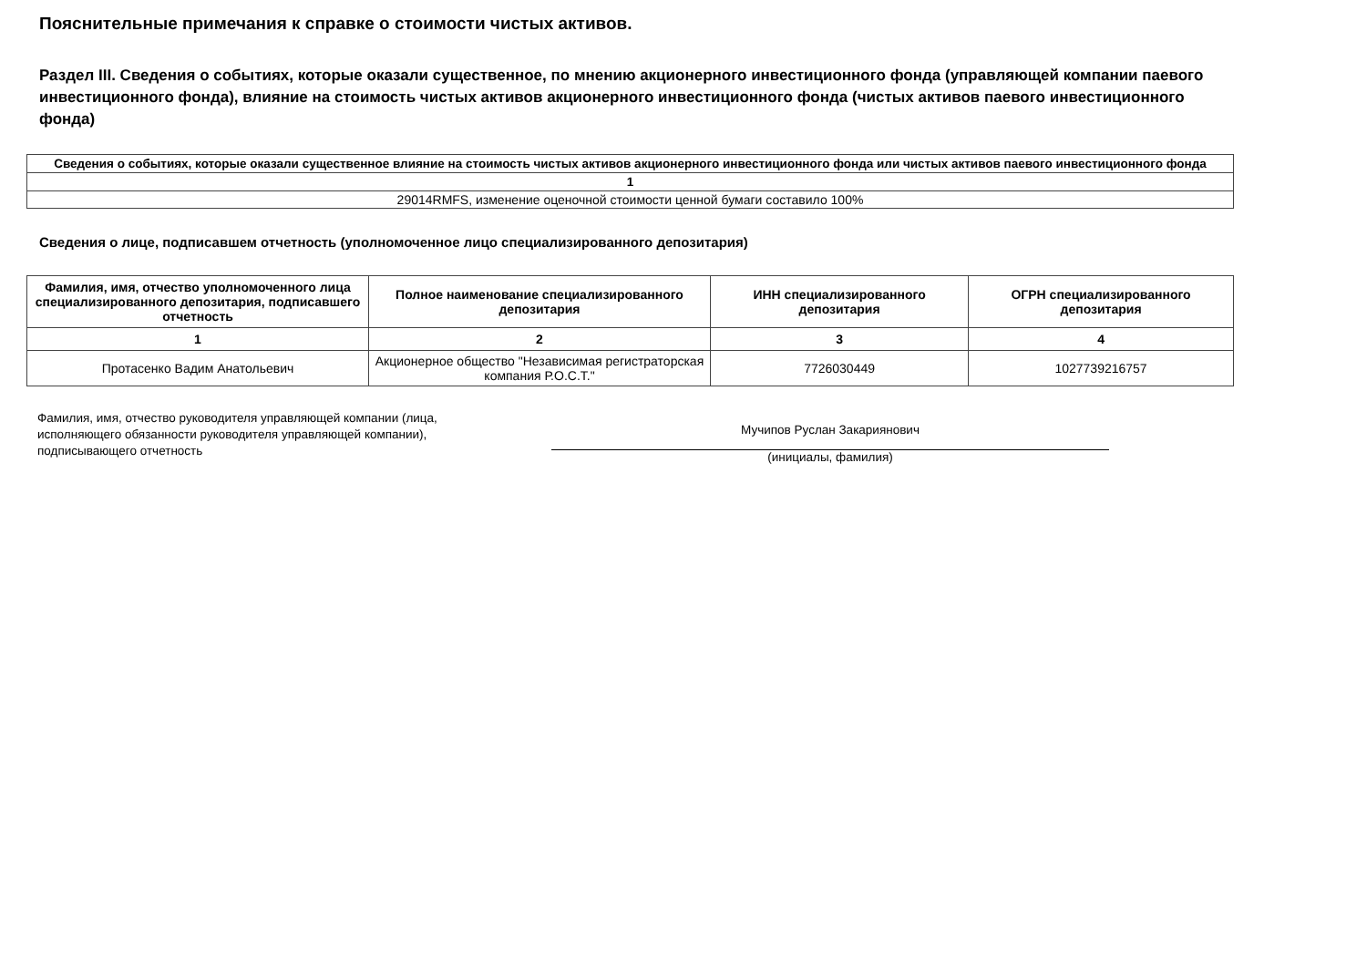Пояснительные примечания к справке о стоимости чистых активов.
Раздел III. Сведения о событиях, которые оказали существенное, по мнению акционерного инвестиционного фонда (управляющей компании паевого инвестиционного фонда), влияние на стоимость чистых активов акционерного инвестиционного фонда (чистых активов паевого инвестиционного фонда)
| Сведения о событиях, которые оказали существенное влияние на стоимость чистых активов акционерного инвестиционного фонда или чистых активов паевого инвестиционного фонда |
| --- |
| 1 |
| 29014RMFS, изменение оценочной стоимости ценной бумаги составило 100% |
Сведения о лице, подписавшем отчетность (уполномоченное лицо специализированного депозитария)
| Фамилия, имя, отчество уполномоченного лица специализированного депозитария, подписавшего отчетность | Полное наименование специализированного депозитария | ИНН специализированного депозитария | ОГРН специализированного депозитария |
| --- | --- | --- | --- |
| 1 | 2 | 3 | 4 |
| Протасенко Вадим Анатольевич | Акционерное общество "Независимая регистраторская компания Р.О.С.Т." | 7726030449 | 1027739216757 |
Фамилия, имя, отчество руководителя управляющей компании (лица, исполняющего обязанности руководителя управляющей компании), подписывающего отчетность
Мучипов Руслан Закариянович
(инициалы, фамилия)